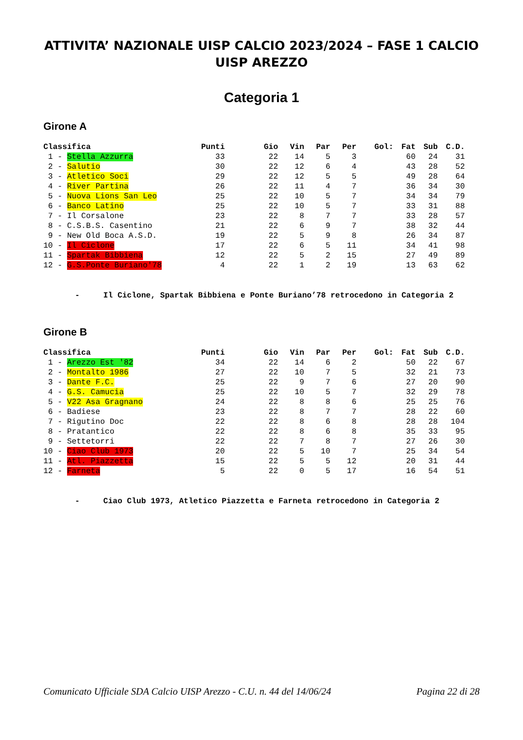ATTIVITA’ NAZIONALE UISP CALCIO 2023/2024 – FASE 1 CALCIO UISP AREZZO
Categoria 1
Girone A
| Classifica | Punti | Gio | Vin | Par | Per | Gol: | Fat | Sub | C.D. |
| --- | --- | --- | --- | --- | --- | --- | --- | --- | --- |
| 1 - Stella Azzurra | 33 | 22 | 14 | 5 | 3 | | 60 | 24 | 31 |
| 2 - Salutio | 30 | 22 | 12 | 6 | 4 | | 43 | 28 | 52 |
| 3 - Atletico Soci | 29 | 22 | 12 | 5 | 5 | | 49 | 28 | 64 |
| 4 - River Partina | 26 | 22 | 11 | 4 | 7 | | 36 | 34 | 30 |
| 5 - Nuova Lions San Leo | 25 | 22 | 10 | 5 | 7 | | 34 | 34 | 79 |
| 6 - Banco Latino | 25 | 22 | 10 | 5 | 7 | | 33 | 31 | 88 |
| 7 - Il Corsalone | 23 | 22 | 8 | 7 | 7 | | 33 | 28 | 57 |
| 8 - C.S.B.S. Casentino | 21 | 22 | 6 | 9 | 7 | | 38 | 32 | 44 |
| 9 - New Old Boca A.S.D. | 19 | 22 | 5 | 9 | 8 | | 26 | 34 | 87 |
| 10 - Il Ciclone | 17 | 22 | 6 | 5 | 11 | | 34 | 41 | 98 |
| 11 - Spartak Bibbiena | 12 | 22 | 5 | 2 | 15 | | 27 | 49 | 89 |
| 12 - G.S.Ponte Buriano'78 | 4 | 22 | 1 | 2 | 19 | | 13 | 63 | 62 |
- Il Ciclone, Spartak Bibbiena e Ponte Buriano’78 retrocedono in Categoria 2
Girone B
| Classifica | Punti | Gio | Vin | Par | Per | Gol: | Fat | Sub | C.D. |
| --- | --- | --- | --- | --- | --- | --- | --- | --- | --- |
| 1 - Arezzo Est '82 | 34 | 22 | 14 | 6 | 2 | | 50 | 22 | 67 |
| 2 - Montalto 1986 | 27 | 22 | 10 | 7 | 5 | | 32 | 21 | 73 |
| 3 - Dante F.C. | 25 | 22 | 9 | 7 | 6 | | 27 | 20 | 90 |
| 4 - G.S. Camucia | 25 | 22 | 10 | 5 | 7 | | 32 | 29 | 78 |
| 5 - V22 Asa Gragnano | 24 | 22 | 8 | 8 | 6 | | 25 | 25 | 76 |
| 6 - Badiese | 23 | 22 | 8 | 7 | 7 | | 28 | 22 | 60 |
| 7 - Rigutino Doc | 22 | 22 | 8 | 6 | 8 | | 28 | 28 | 104 |
| 8 - Pratantico | 22 | 22 | 8 | 6 | 8 | | 35 | 33 | 95 |
| 9 - Settetorri | 22 | 22 | 7 | 8 | 7 | | 27 | 26 | 30 |
| 10 - Ciao Club 1973 | 20 | 22 | 5 | 10 | 7 | | 25 | 34 | 54 |
| 11 - Atl. Piazzetta | 15 | 22 | 5 | 5 | 12 | | 20 | 31 | 44 |
| 12 - Farneta | 5 | 22 | 0 | 5 | 17 | | 16 | 54 | 51 |
- Ciao Club 1973, Atletico Piazzetta e Farneta retrocedono in Categoria 2
Comunicato Ufficiale SDA Calcio UISP Arezzo - C.U. n. 44 del 14/06/24 Pagina 22 di 28